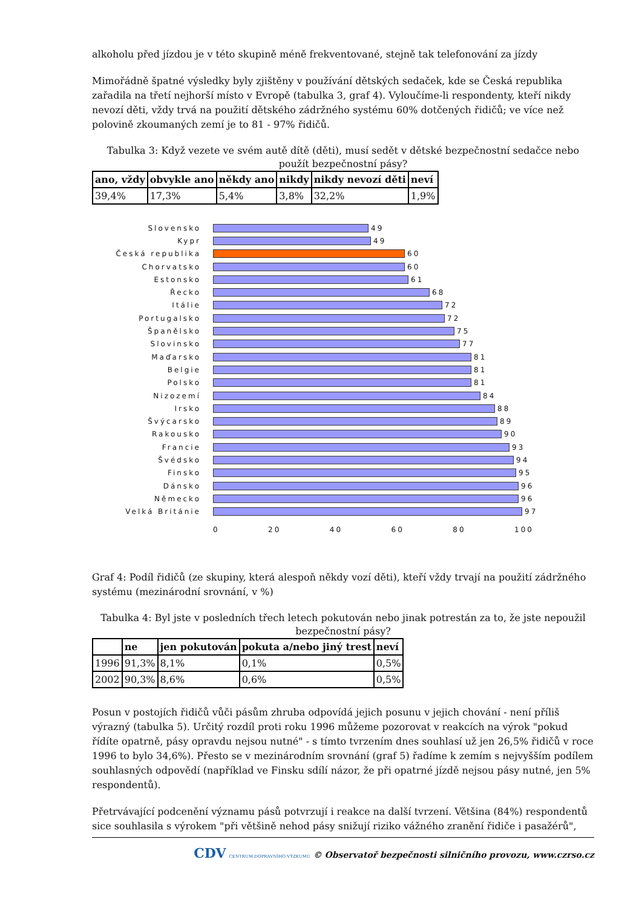alkoholu před jízdou je v této skupině méně frekventované, stejně tak telefonování za jízdy
Mimořádně špatné výsledky byly zjištěny v používání dětských sedaček, kde se Česká republika zařadila na třetí nejhorší místo v Evropě (tabulka 3, graf 4). Vyloučíme-li respondenty, kteří nikdy nevozí děti, vždy trvá na použití dětského zádržného systému 60% dotčených řidičů; ve více než polovině zkoumaných zemí je to 81 - 97% řidičů.
Tabulka 3: Když vezete ve svém autě dítě (děti), musí sedět v dětské bezpečnostní sedačce nebo použít bezpečnostní pásy?
| ano, vždy | obvykle ano | někdy ano | nikdy | nikdy nevozí děti | neví |
| --- | --- | --- | --- | --- | --- |
| 39,4% | 17,3% | 5,4% | 3,8% | 32,2% | 1,9% |
Slovensko 49
Kypr 49
Česká republika 60
Chorvatsko 60
Estonsko 61
Řecko 68
Itálie 72
Portugalsko 72
Španělsko 75
Slovinsko 77
Maďarsko 81
Belgie 81
Polsko 81
Nizozemí 84
Irsko 88
Švýcarsko 89
Rakousko 90
Francie 93
Švédsko 94
Finsko 95
Dánsko 96
Německo 96
Velká Británie 97
0 20 40 60 80 100
Graf 4: Podíl řidičů (ze skupiny, která alespoň někdy vozí děti), kteří vždy trvají na použití zádržného systému (mezinárodní srovnání, v %)
Tabulka 4: Byl jste v posledních třech letech pokutován nebo jinak potrestán za to, že jste nepoužil bezpečnostní pásy?
| | ne | jen pokutován | pokuta a/nebo jiný trest | neví |
| --- | --- | --- | --- | --- |
| 1996 | 91,3% | 8,1% | 0,1% | 0,5% |
| 2002 | 90,3% | 8,6% | 0,6% | 0,5% |
Posun v postojích řidičů vůči pásům zhruba odpovídá jejich posunu v jejich chování - není příliš výrazný (tabulka 5). Určitý rozdíl proti roku 1996 můžeme pozorovat v reakcích na výrok "pokud řídíte opatrně, pásy opravdu nejsou nutné" - s tímto tvrzením dnes souhlasí už jen 26,5% řidičů v roce 1996 to bylo 34,6%). Přesto se v mezinárodním srovnání (graf 5) řadíme k zemím s nejvyšším podílem souhlasných odpovědí (například ve Finsku sdílí názor, že při opatrné jízdě nejsou pásy nutné, jen 5% respondentů).
Přetrvávající podcenění významu pásů potvrzují i reakce na další tvrzení. Většina (84%) respondentů sice souhlasila s výrokem "při většině nehod pásy snižují riziko vážného zranění řidiče i pasažérů",
CDV CENTRUM DOPRAVNÍHO VÝZKUMU © Observatoř bezpečnosti silničního provozu, www.czrso.cz